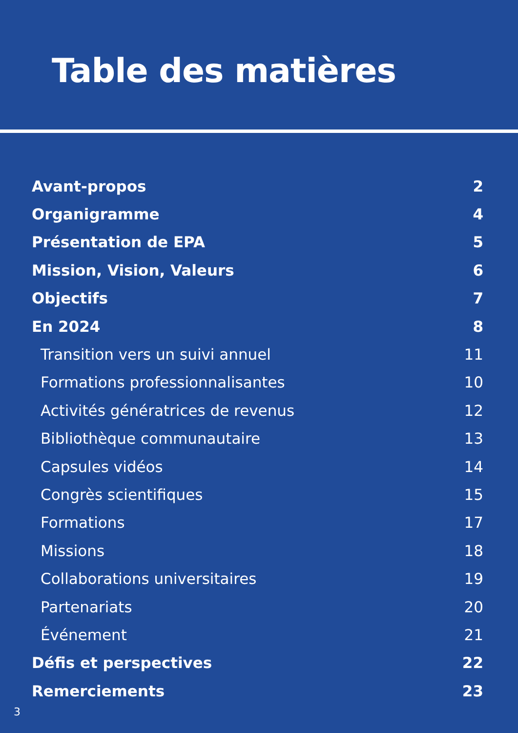Table des matières
Avant-propos 2
Organigramme 4
Présentation de EPA 5
Mission, Vision, Valeurs 6
Objectifs 7
En 2024 8
Transition vers un suivi annuel 11
Formations professionnalisantes 10
Activités génératrices de revenus 12
Bibliothèque communautaire 13
Capsules vidéos 14
Congrès scientifiques 15
Formations 17
Missions 18
Collaborations universitaires 19
Partenariats 20
Événement 21
Défis et perspectives 22
Remerciements 23
3